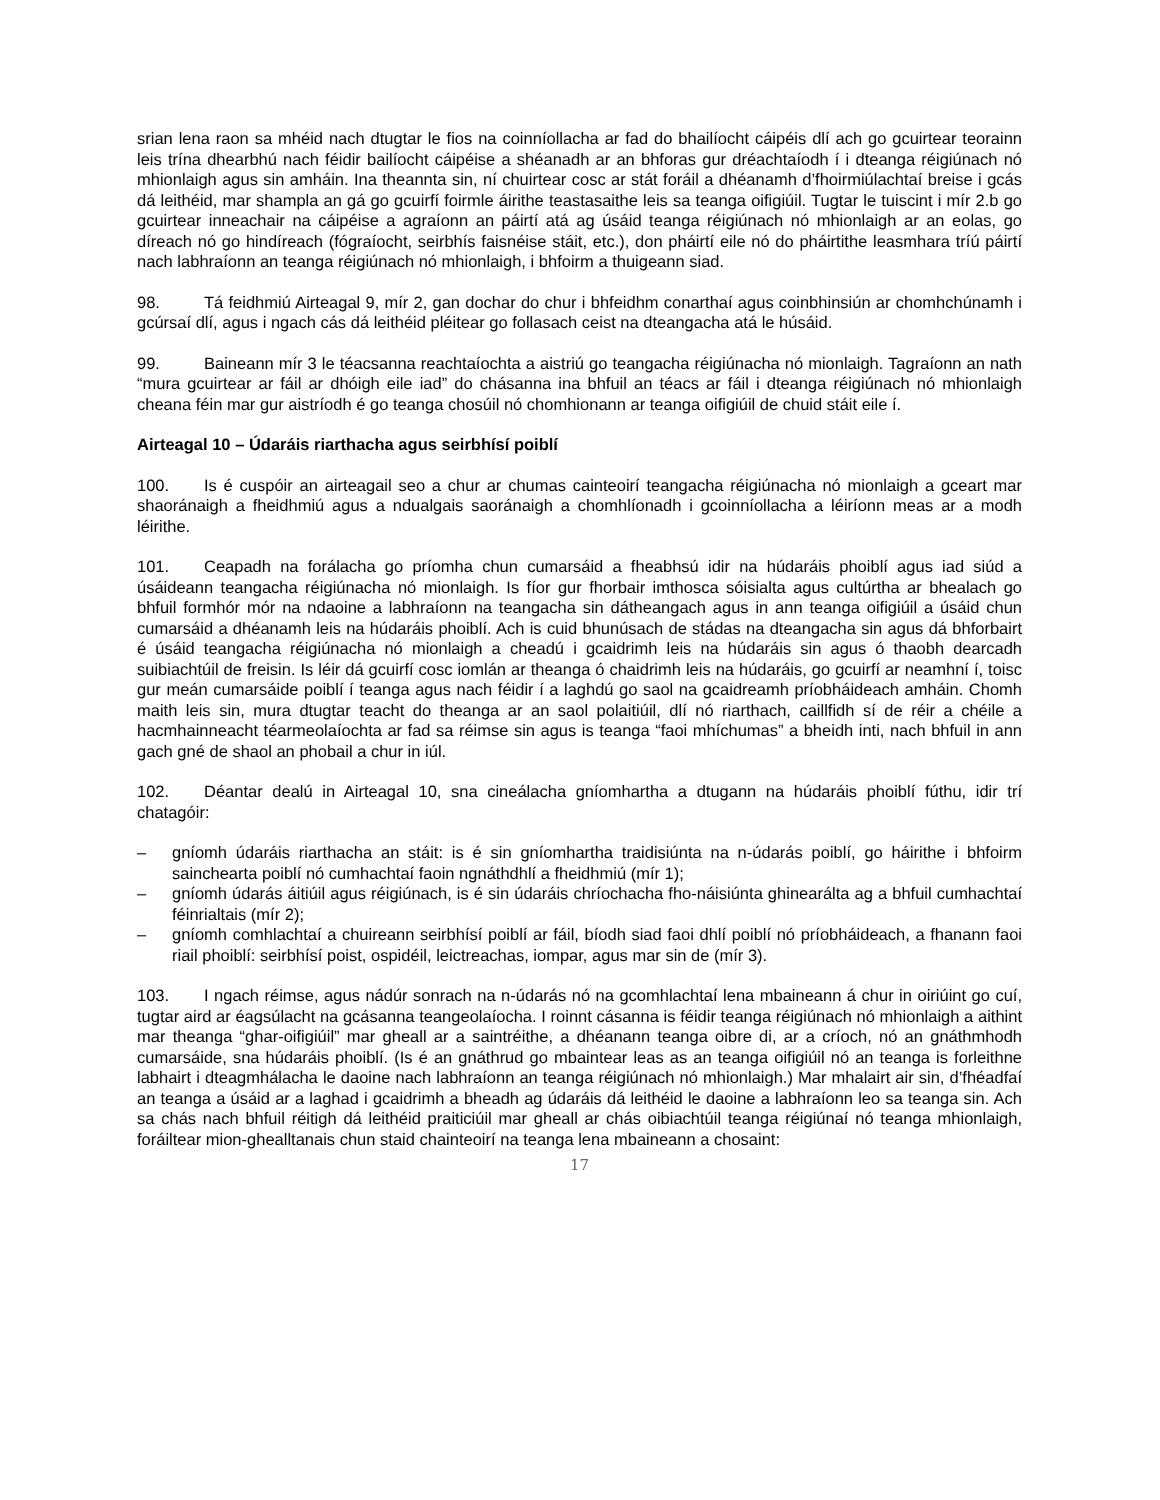srian lena raon sa mhéid nach dtugtar le fios na coinníollacha ar fad do bhailíocht cáipéis dlí ach go gcuirtear teorainn leis trína dhearbhú nach féidir bailíocht cáipéise a shéanadh ar an bhforas gur dréachtaíodh í i dteanga réigiúnach nó mhionlaigh agus sin amháin. Ina theannta sin, ní chuirtear cosc ar stát foráil a dhéanamh d’fhoirmiúlachtaí breise i gcás dá leithéid, mar shampla an gá go gcuirfí foirmle áirithe teastasaithe leis sa teanga oifigiúil. Tugtar le tuiscint i mír 2.b go gcuirtear inneachair na cáipéise a agraíonn an páirtí atá ag úsáid teanga réigiúnach nó mhionlaigh ar an eolas, go díreach nó go hindíreach (fógraíocht, seirbhís faisnéise stáit, etc.), don pháirtí eile nó do pháirtithe leasmhara tríú páirtí nach labhraíonn an teanga réigiúnach nó mhionlaigh, i bhfoirm a thuigeann siad.
98. Tá feidhmiú Airteagal 9, mír 2, gan dochar do chur i bhfeidhm conarthaí agus coinbhinsiún ar chomhchúnamh i gcúrsaí dlí, agus i ngach cás dá leithéid pléitear go follasach ceist na dteangacha atá le húsáid.
99. Baineann mír 3 le téacsanna reachtaíochta a aistriú go teangacha réigiúnacha nó mionlaigh. Tagraíonn an nath “mura gcuirtear ar fáil ar dhóigh eile iad” do chásanna ina bhfuil an téacs ar fáil i dteanga réigiúnach nó mhionlaigh cheana féin mar gur aistríodh é go teanga chosúil nó chomhionann ar teanga oifigiúil de chuid stáit eile í.
Airteagal 10 – Údaráis riarthacha agus seirbhísí poiblí
100. Is é cuspóir an airteagail seo a chur ar chumas cainteoirí teangacha réigiúnacha nó mionlaigh a gceart mar shaoránaigh a fheidhmiú agus a ndualgais saoránaigh a chomhlíonadh i gcoinníollacha a léiríonn meas ar a modh léirithe.
101. Ceapadh na forálacha go príomha chun cumarsáid a fheabhsú idir na húdaráis phoiblí agus iad siúd a úsáideann teangacha réigiúnacha nó mionlaigh. Is fíor gur fhorbair imthosca sóisialta agus cultúrtha ar bhealach go bhfuil formhór mór na ndaoine a labhraíonn na teangacha sin dátheangach agus in ann teanga oifigiúil a úsáid chun cumarsáid a dhéanamh leis na húdaráis phoiblí. Ach is cuid bhunúsach de stádas na dteangacha sin agus dá bhforbairt é úsáid teangacha réigiúnacha nó mionlaigh a cheadú i gcaidrimh leis na húdaráis sin agus ó thaobh dearcadh suibiachtúil de freisin. Is léir dá gcuirfí cosc iomlán ar theanga ó chaidrimh leis na húdaráis, go gcuirfí ar neamhní í, toisc gur meán cumarsáide poiblí í teanga agus nach féidir í a laghdú go saol na gcaidreamh príobháideach amháin. Chomh maith leis sin, mura dtugtar teacht do theanga ar an saol polaitiúil, dlí nó riarthach, caillfidh sí de réir a chéile a hacmhainneacht téarmeolaíochta ar fad sa réimse sin agus is teanga “faoi mhíchumas” a bheidh inti, nach bhfuil in ann gach gné de shaol an phobail a chur in iúl.
102. Déantar dealú in Airteagal 10, sna cineálacha gníomhartha a dtugann na húdaráis phoiblí fúthu, idir trí chatagóir:
– gníomh údaráis riarthacha an stáit: is é sin gníomhartha traidisiúnta na n-údarás poiblí, go háirithe i bhfoirm sainchearta poiblí nó cumhachtaí faoin ngnáthdhlí a fheidhmiú (mír 1);
– gníomh údarás áitiúil agus réigiúnach, is é sin údaráis chríochacha fho-náisiúnta ghinearálta ag a bhfuil cumhachtaí féinrialtais (mír 2);
– gníomh comhlachtaí a chuireann seirbhísí poiblí ar fáil, bíodh siad faoi dhlí poiblí nó príobháideach, a fhanann faoi riail phoiblí: seirbhísí poist, ospidéil, leictreachas, iompar, agus mar sin de (mír 3).
103. I ngach réimse, agus nádúr sonrach na n-údarás nó na gcomhlachtaí lena mbaineann á chur in oiriúint go cuí, tugtar aird ar éagsúlacht na gcásanna teangeolaíocha. I roinnt cásanna is féidir teanga réigiúnach nó mhionlaigh a aithint mar theanga “ghar-oifigiúil” mar gheall ar a saintréithe, a dhéanann teanga oibre di, ar a críoch, nó an gnáthmhodh cumarsáide, sna húdaráis phoiblí. (Is é an gnáthrud go mbaintear leas as an teanga oifigiúil nó an teanga is forleithne labhairt i dteagmhálacha le daoine nach labhraíonn an teanga réigiúnach nó mhionlaigh.) Mar mhalairt air sin, d’fhéadfaí an teanga a úsáid ar a laghad i gcaidrimh a bheadh ag údaráis dá leithéid le daoine a labhraíonn leo sa teanga sin. Ach sa chás nach bhfuil réitigh dá leithéid praiticiúil mar gheall ar chás oibiachtúil teanga réigiúnaí nó teanga mhionlaigh, foráiltear mion-ghealltanais chun staid chainteoirí na teanga lena mbaineann a chosaint:
17